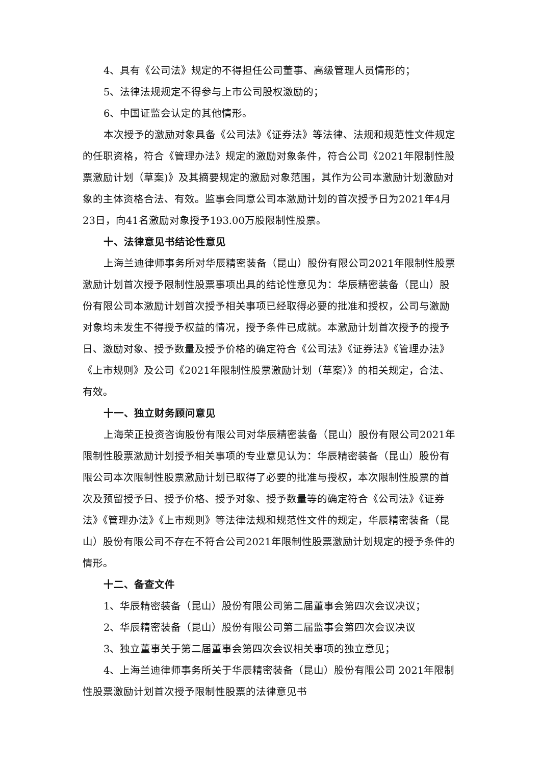4、具有《公司法》规定的不得担任公司董事、高级管理人员情形的；
5、法律法规规定不得参与上市公司股权激励的；
6、中国证监会认定的其他情形。
本次授予的激励对象具备《公司法》《证券法》等法律、法规和规范性文件规定的任职资格，符合《管理办法》规定的激励对象条件，符合公司《2021年限制性股票激励计划（草案)》及其摘要规定的激励对象范围，其作为公司本激励计划激励对象的主体资格合法、有效。监事会同意公司本激励计划的首次授予日为2021年4月23日，向41名激励对象授予193.00万股限制性股票。
十、法律意见书结论性意见
上海兰迪律师事务所对华辰精密装备（昆山）股份有限公司2021年限制性股票激励计划首次授予限制性股票事项出具的结论性意见为：华辰精密装备（昆山）股份有限公司本激励计划首次授予相关事项已经取得必要的批准和授权，公司与激励对象均未发生不得授予权益的情况，授予条件已成就。本激励计划首次授予的授予日、激励对象、授予数量及授予价格的确定符合《公司法》《证券法》《管理办法》《上市规则》及公司《2021年限制性股票激励计划（草案）》的相关规定，合法、有效。
十一、独立财务顾问意见
上海荣正投资咨询股份有限公司对华辰精密装备（昆山）股份有限公司2021年限制性股票激励计划授予相关事项的专业意见认为：华辰精密装备（昆山）股份有限公司本次限制性股票激励计划已取得了必要的批准与授权，本次限制性股票的首次及预留授予日、授予价格、授予对象、授予数量等的确定符合《公司法》《证券法》《管理办法》《上市规则》等法律法规和规范性文件的规定，华辰精密装备（昆山）股份有限公司不存在不符合公司2021年限制性股票激励计划规定的授予条件的情形。
十二、备查文件
1、华辰精密装备（昆山）股份有限公司第二届董事会第四次会议决议；
2、华辰精密装备（昆山）股份有限公司第二届监事会第四次会议决议
3、独立董事关于第二届董事会第四次会议相关事项的独立意见；
4、上海兰迪律师事务所关于华辰精密装备（昆山）股份有限公司 2021年限制性股票激励计划首次授予限制性股票的法律意见书